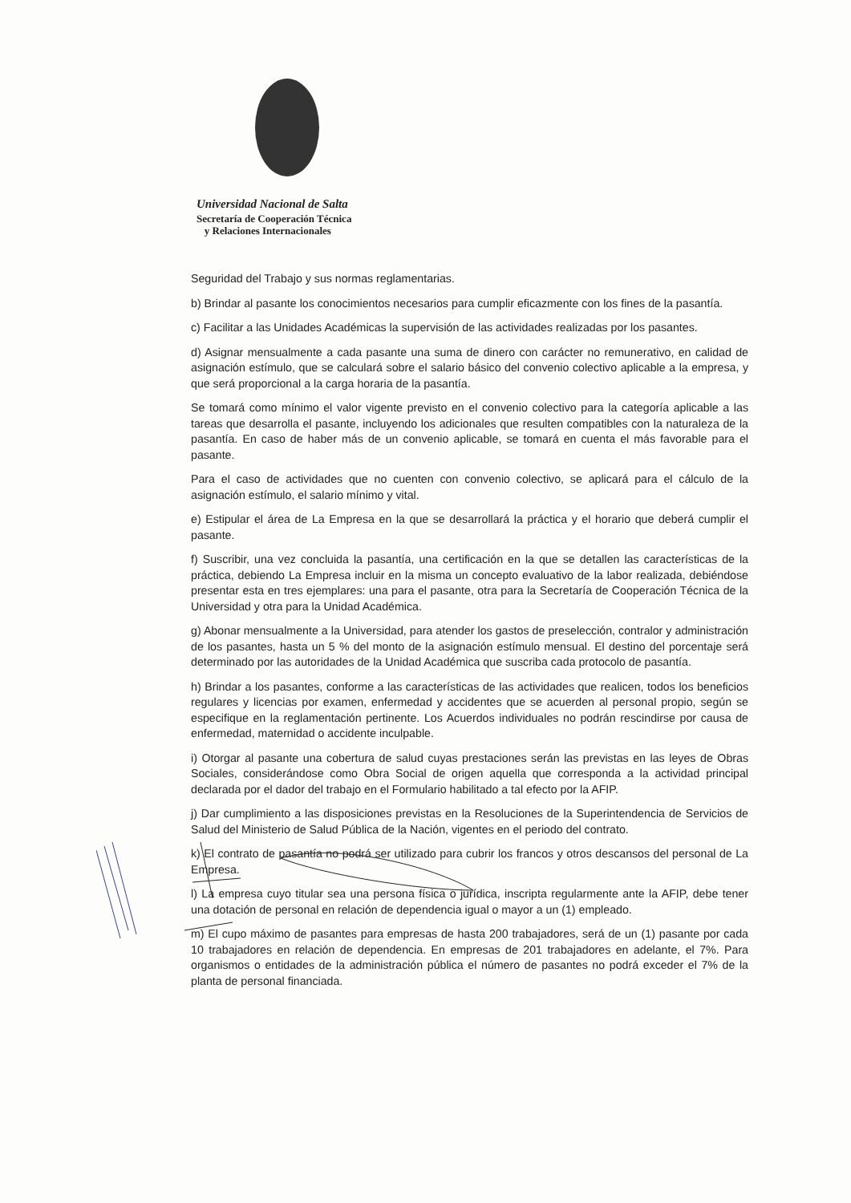Universidad Nacional de Salta
Secretaría de Cooperación Técnica
y Relaciones Internacionales
Seguridad del Trabajo y sus normas reglamentarias.
b) Brindar al pasante los conocimientos necesarios para cumplir eficazmente con los fines de la pasantía.
c) Facilitar a las Unidades Académicas la supervisión de las actividades realizadas por los pasantes.
d) Asignar mensualmente a cada pasante una suma de dinero con carácter no remunerativo, en calidad de asignación estímulo, que se calculará sobre el salario básico del convenio colectivo aplicable a la empresa, y que será proporcional a la carga horaria de la pasantía.
Se tomará como mínimo el valor vigente previsto en el convenio colectivo para la categoría aplicable a las tareas que desarrolla el pasante, incluyendo los adicionales que resulten compatibles con la naturaleza de la pasantía. En caso de haber más de un convenio aplicable, se tomará en cuenta el más favorable para el pasante.
Para el caso de actividades que no cuenten con convenio colectivo, se aplicará para el cálculo de la asignación estímulo, el salario mínimo y vital.
e) Estipular el área de La Empresa en la que se desarrollará la práctica y el horario que deberá cumplir el pasante.
f) Suscribir, una vez concluida la pasantía, una certificación en la que se detallen las características de la práctica, debiendo La Empresa incluir en la misma un concepto evaluativo de la labor realizada, debiéndose presentar esta en tres ejemplares: una para el pasante, otra para la Secretaría de Cooperación Técnica de la Universidad y otra para la Unidad Académica.
g) Abonar mensualmente a la Universidad, para atender los gastos de preselección, contralor y administración de los pasantes, hasta un 5 % del monto de la asignación estímulo mensual. El destino del porcentaje será determinado por las autoridades de la Unidad Académica que suscriba cada protocolo de pasantía.
h) Brindar a los pasantes, conforme a las características de las actividades que realicen, todos los beneficios regulares y licencias por examen, enfermedad y accidentes que se acuerden al personal propio, según se especifique en la reglamentación pertinente. Los Acuerdos individuales no podrán rescindirse por causa de enfermedad, maternidad o accidente inculpable.
i) Otorgar al pasante una cobertura de salud cuyas prestaciones serán las previstas en las leyes de Obras Sociales, considerándose como Obra Social de origen aquella que corresponda a la actividad principal declarada por el dador del trabajo en el Formulario habilitado a tal efecto por la AFIP.
j) Dar cumplimiento a las disposiciones previstas en la Resoluciones de la Superintendencia de Servicios de Salud del Ministerio de Salud Pública de la Nación, vigentes en el periodo del contrato.
k) El contrato de pasantía no podrá ser utilizado para cubrir los francos y otros descansos del personal de La Empresa.
l) La empresa cuyo titular sea una persona física o jurídica, inscripta regularmente ante la AFIP, debe tener una dotación de personal en relación de dependencia igual o mayor a un (1) empleado.
m) El cupo máximo de pasantes para empresas de hasta 200 trabajadores, será de un (1) pasante por cada 10 trabajadores en relación de dependencia. En empresas de 201 trabajadores en adelante, el 7%. Para organismos o entidades de la administración pública el número de pasantes no podrá exceder el 7% de la planta de personal financiada.